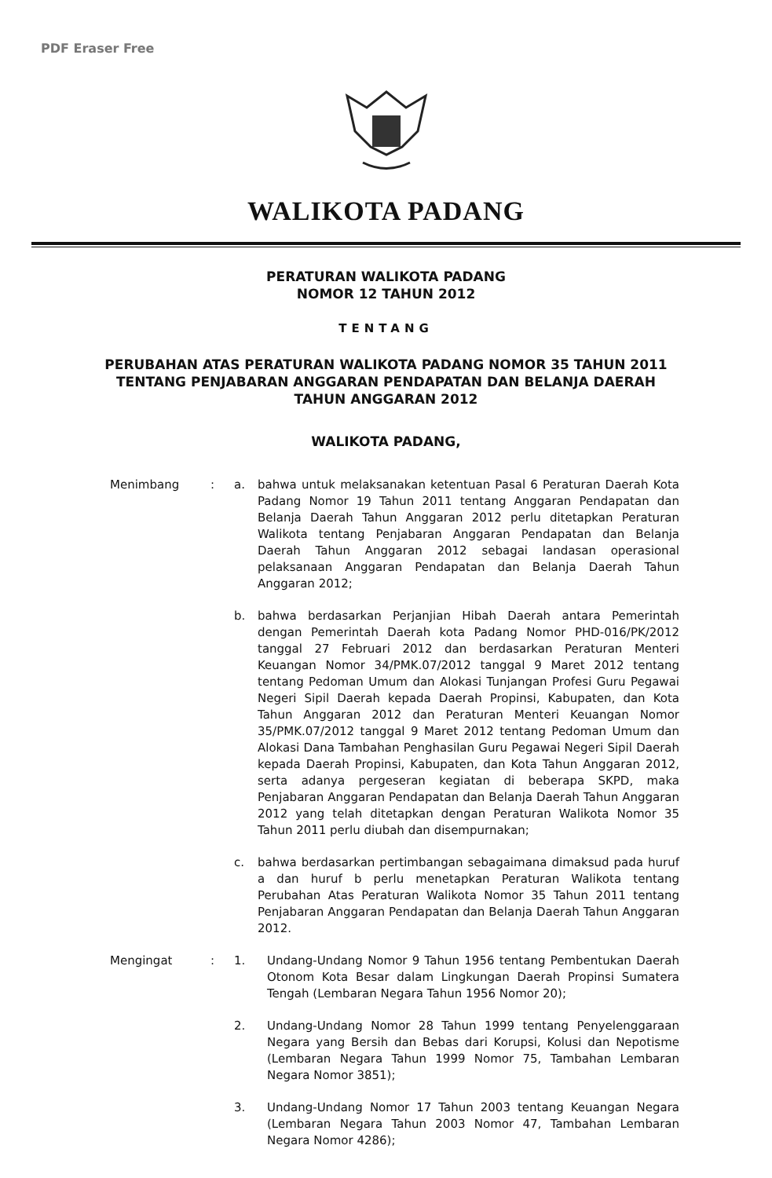PDF Eraser Free
WALIKOTA PADANG
PERATURAN WALIKOTA PADANG
NOMOR 12 TAHUN 2012
TENTANG
PERUBAHAN ATAS PERATURAN WALIKOTA PADANG NOMOR 35 TAHUN 2011 TENTANG PENJABARAN ANGGARAN PENDAPATAN DAN BELANJA DAERAH TAHUN ANGGARAN 2012
WALIKOTA PADANG,
Menimbang : a. bahwa untuk melaksanakan ketentuan Pasal 6 Peraturan Daerah Kota Padang Nomor 19 Tahun 2011 tentang Anggaran Pendapatan dan Belanja Daerah Tahun Anggaran 2012 perlu ditetapkan Peraturan Walikota tentang Penjabaran Anggaran Pendapatan dan Belanja Daerah Tahun Anggaran 2012 sebagai landasan operasional pelaksanaan Anggaran Pendapatan dan Belanja Daerah Tahun Anggaran 2012;
b. bahwa berdasarkan Perjanjian Hibah Daerah antara Pemerintah dengan Pemerintah Daerah kota Padang Nomor PHD-016/PK/2012 tanggal 27 Februari 2012 dan berdasarkan Peraturan Menteri Keuangan Nomor 34/PMK.07/2012 tanggal 9 Maret 2012 tentang tentang Pedoman Umum dan Alokasi Tunjangan Profesi Guru Pegawai Negeri Sipil Daerah kepada Daerah Propinsi, Kabupaten, dan Kota Tahun Anggaran 2012 dan Peraturan Menteri Keuangan Nomor 35/PMK.07/2012 tanggal 9 Maret 2012 tentang Pedoman Umum dan Alokasi Dana Tambahan Penghasilan Guru Pegawai Negeri Sipil Daerah kepada Daerah Propinsi, Kabupaten, dan Kota Tahun Anggaran 2012, serta adanya pergeseran kegiatan di beberapa SKPD, maka Penjabaran Anggaran Pendapatan dan Belanja Daerah Tahun Anggaran 2012 yang telah ditetapkan dengan Peraturan Walikota Nomor 35 Tahun 2011 perlu diubah dan disempurnakan;
c. bahwa berdasarkan pertimbangan sebagaimana dimaksud pada huruf a dan huruf b perlu menetapkan Peraturan Walikota tentang Perubahan Atas Peraturan Walikota Nomor 35 Tahun 2011 tentang Penjabaran Anggaran Pendapatan dan Belanja Daerah Tahun Anggaran 2012.
Mengingat : 1. Undang-Undang Nomor 9 Tahun 1956 tentang Pembentukan Daerah Otonom Kota Besar dalam Lingkungan Daerah Propinsi Sumatera Tengah (Lembaran Negara Tahun 1956 Nomor 20);
2. Undang-Undang Nomor 28 Tahun 1999 tentang Penyelenggaraan Negara yang Bersih dan Bebas dari Korupsi, Kolusi dan Nepotisme (Lembaran Negara Tahun 1999 Nomor 75, Tambahan Lembaran Negara Nomor 3851);
3. Undang-Undang Nomor 17 Tahun 2003 tentang Keuangan Negara (Lembaran Negara Tahun 2003 Nomor 47, Tambahan Lembaran Negara Nomor 4286);